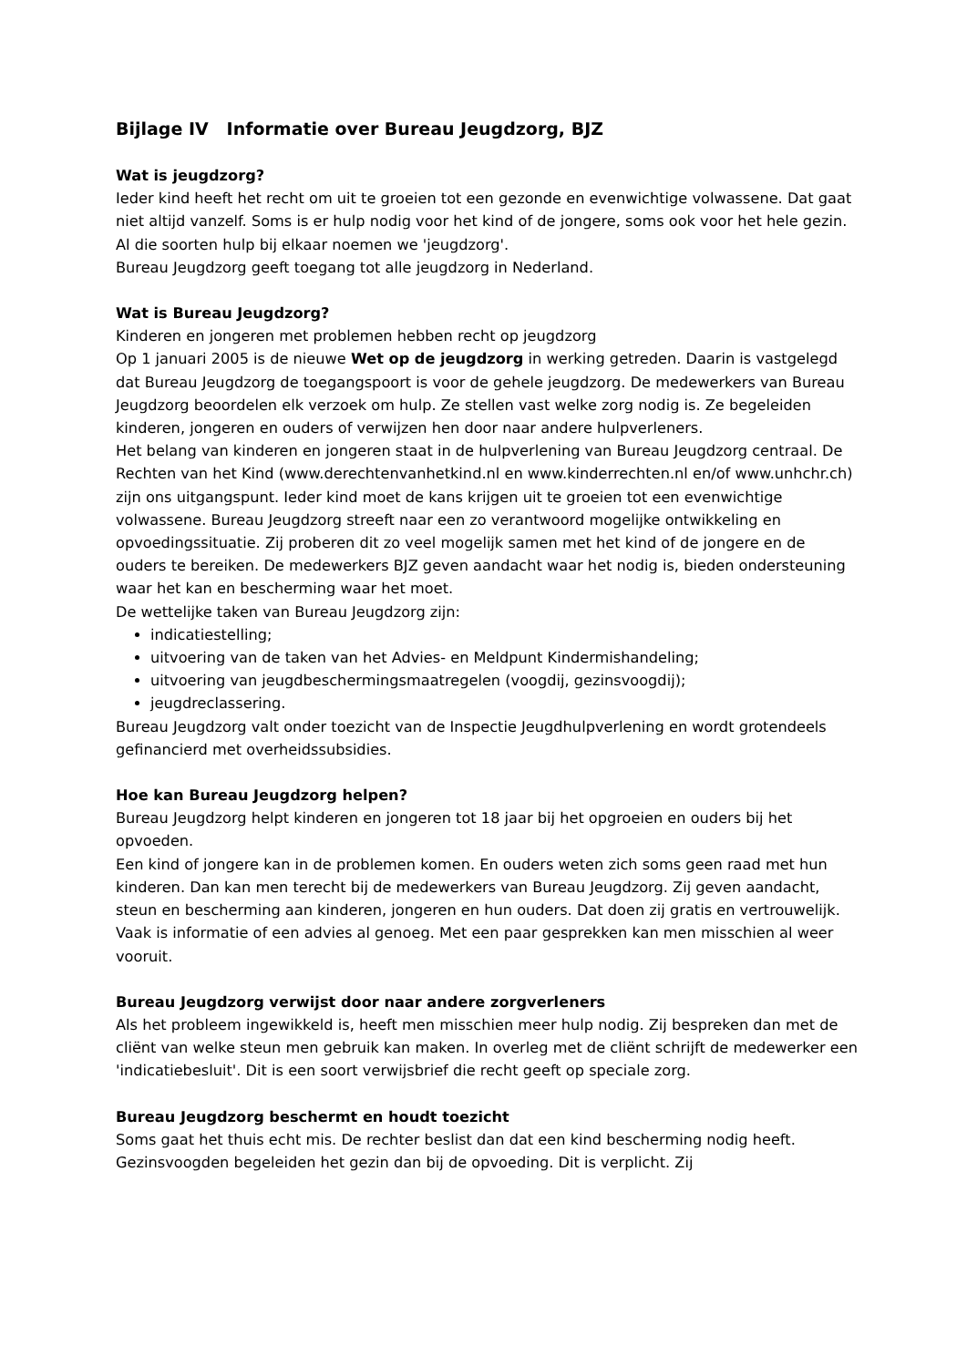Bijlage IV Informatie over Bureau Jeugdzorg, BJZ
Wat is jeugdzorg?
Ieder kind heeft het recht om uit te groeien tot een gezonde en evenwichtige volwassene. Dat gaat niet altijd vanzelf. Soms is er hulp nodig voor het kind of de jongere, soms ook voor het hele gezin. Al die soorten hulp bij elkaar noemen we 'jeugdzorg'.
Bureau Jeugdzorg geeft toegang tot alle jeugdzorg in Nederland.
Wat is Bureau Jeugdzorg?
Kinderen en jongeren met problemen hebben recht op jeugdzorg
Op 1 januari 2005 is de nieuwe Wet op de jeugdzorg in werking getreden. Daarin is vastgelegd dat Bureau Jeugdzorg de toegangspoort is voor de gehele jeugdzorg. De medewerkers van Bureau Jeugdzorg beoordelen elk verzoek om hulp. Ze stellen vast welke zorg nodig is. Ze begeleiden kinderen, jongeren en ouders of verwijzen hen door naar andere hulpverleners.
Het belang van kinderen en jongeren staat in de hulpverlening van Bureau Jeugdzorg centraal. De Rechten van het Kind (www.derechtenvanhetkind.nl en www.kinderrechten.nl en/of www.unhchr.ch) zijn ons uitgangspunt. Ieder kind moet de kans krijgen uit te groeien tot een evenwichtige volwassene. Bureau Jeugdzorg streeft naar een zo verantwoord mogelijke ontwikkeling en opvoedingssituatie. Zij proberen dit zo veel mogelijk samen met het kind of de jongere en de ouders te bereiken. De medewerkers BJZ geven aandacht waar het nodig is, bieden ondersteuning waar het kan en bescherming waar het moet.
De wettelijke taken van Bureau Jeugdzorg zijn:
indicatiestelling;
uitvoering van de taken van het Advies- en Meldpunt Kindermishandeling;
uitvoering van jeugdbeschermingsmaatregelen (voogdij, gezinsvoogdij);
jeugdreclassering.
Bureau Jeugdzorg valt onder toezicht van de Inspectie Jeugdhulpverlening en wordt grotendeels gefinancierd met overheidssubsidies.
Hoe kan Bureau Jeugdzorg helpen?
Bureau Jeugdzorg helpt kinderen en jongeren tot 18 jaar bij het opgroeien en ouders bij het opvoeden.
Een kind of jongere kan in de problemen komen. En ouders weten zich soms geen raad met hun kinderen. Dan kan men terecht bij de medewerkers van Bureau Jeugdzorg. Zij geven aandacht, steun en bescherming aan kinderen, jongeren en hun ouders. Dat doen zij gratis en vertrouwelijk. Vaak is informatie of een advies al genoeg. Met een paar gesprekken kan men misschien al weer vooruit.
Bureau Jeugdzorg verwijst door naar andere zorgverleners
Als het probleem ingewikkeld is, heeft men misschien meer hulp nodig. Zij bespreken dan met de cliënt van welke steun men gebruik kan maken. In overleg met de cliënt schrijft de medewerker een 'indicatiebesluit'. Dit is een soort verwijsbrief die recht geeft op speciale zorg.
Bureau Jeugdzorg beschermt en houdt toezicht
Soms gaat het thuis echt mis. De rechter beslist dan dat een kind bescherming nodig heeft. Gezinsvoogden begeleiden het gezin dan bij de opvoeding. Dit is verplicht. Zij